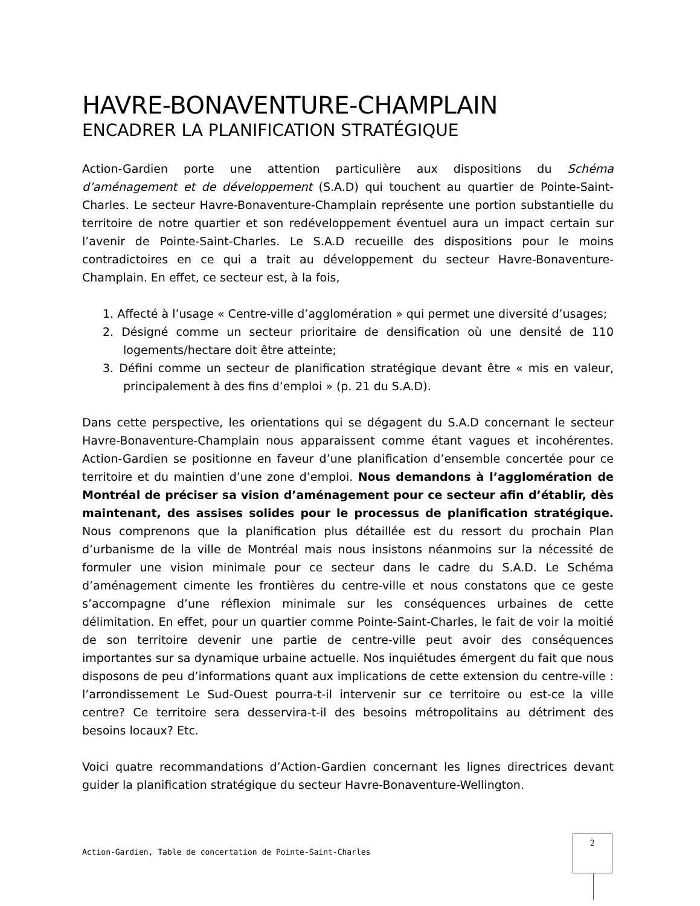HAVRE-BONAVENTURE-CHAMPLAIN
ENCADRER LA PLANIFICATION STRATÉGIQUE
Action-Gardien porte une attention particulière aux dispositions du Schéma d’aménagement et de développement (S.A.D) qui touchent au quartier de Pointe-Saint-Charles. Le secteur Havre-Bonaventure-Champlain représente une portion substantielle du territoire de notre quartier et son redéveloppement éventuel aura un impact certain sur l’avenir de Pointe-Saint-Charles. Le S.A.D recueille des dispositions pour le moins contradictoires en ce qui a trait au développement du secteur Havre-Bonaventure-Champlain. En effet, ce secteur est, à la fois,
1. Affecté à l’usage « Centre-ville d’agglomération » qui permet une diversité d’usages;
2. Désigné comme un secteur prioritaire de densification où une densité de 110 logements/hectare doit être atteinte;
3. Défini comme un secteur de planification stratégique devant être « mis en valeur, principalement à des fins d’emploi » (p. 21 du S.A.D).
Dans cette perspective, les orientations qui se dégagent du S.A.D concernant le secteur Havre-Bonaventure-Champlain nous apparaissent comme étant vagues et incohérentes. Action-Gardien se positionne en faveur d’une planification d’ensemble concertée pour ce territoire et du maintien d’une zone d’emploi. Nous demandons à l’agglomération de Montréal de préciser sa vision d’aménagement pour ce secteur afin d’établir, dès maintenant, des assises solides pour le processus de planification stratégique. Nous comprenons que la planification plus détaillée est du ressort du prochain Plan d’urbanisme de la ville de Montréal mais nous insistons néanmoins sur la nécessité de formuler une vision minimale pour ce secteur dans le cadre du S.A.D. Le Schéma d’aménagement cimente les frontières du centre-ville et nous constatons que ce geste s’accompagne d’une réflexion minimale sur les conséquences urbaines de cette délimitation. En effet, pour un quartier comme Pointe-Saint-Charles, le fait de voir la moitié de son territoire devenir une partie de centre-ville peut avoir des conséquences importantes sur sa dynamique urbaine actuelle. Nos inquiétudes émergent du fait que nous disposons de peu d’informations quant aux implications de cette extension du centre-ville : l’arrondissement Le Sud-Ouest pourra-t-il intervenir sur ce territoire ou est-ce la ville centre? Ce territoire sera desservira-t-il des besoins métropolitains au détriment des besoins locaux? Etc.
Voici quatre recommandations d’Action-Gardien concernant les lignes directrices devant guider la planification stratégique du secteur Havre-Bonaventure-Wellington.
Action-Gardien, Table de concertation de Pointe-Saint-Charles
2